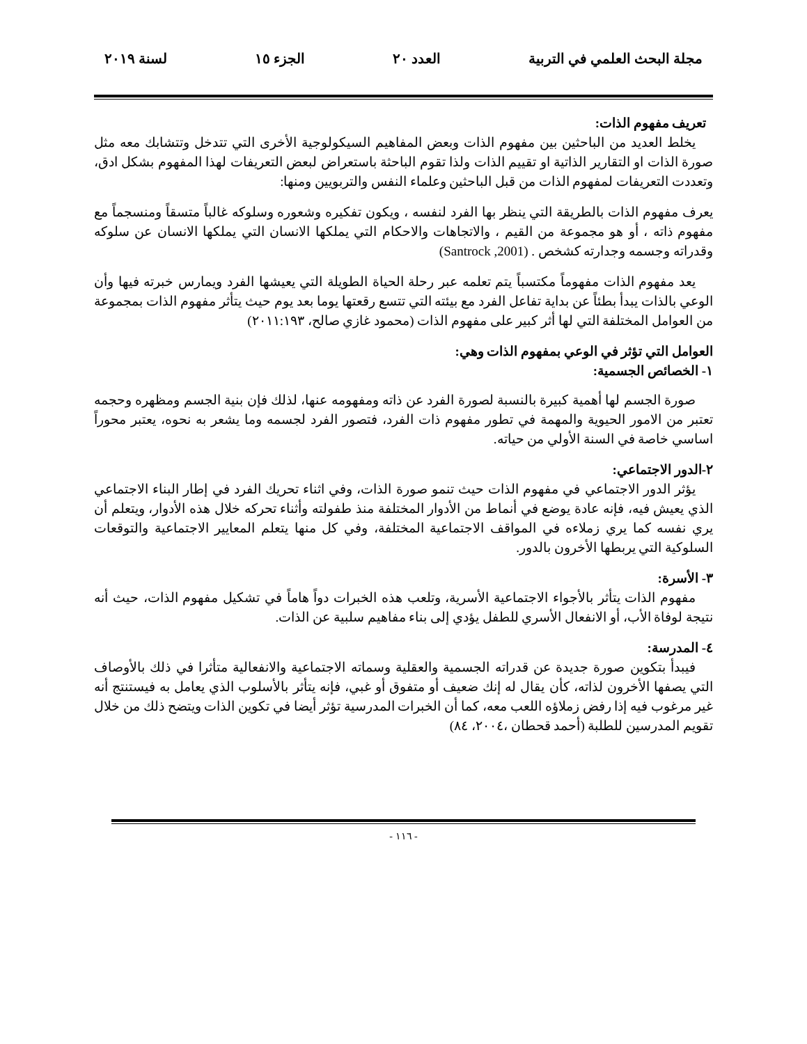مجلة البحث العلمي في التربية العدد ٢٠ الجزء ١٥ لسنة ٢٠١٩
تعريف مفهوم الذات:
يخلط العديد من الباحثين بين مفهوم الذات وبعض المفاهيم السيكولوجية الأخرى التي تتدخل وتتشابك معه مثل صورة الذات او التقارير الذاتية او تقييم الذات ولذا تقوم الباحثة باستعراض لبعض التعريفات لهذا المفهوم بشكل ادق، وتعددت التعريفات لمفهوم الذات من قبل الباحثين وعلماء النفس والتربويين ومنها:
يعرف مفهوم الذات بالطريقة التي ينظر بها الفرد لنفسه ، ويكون تفكيره وشعوره وسلوكه غالباً متسقاً ومنسجماً مع مفهوم ذاته ، أو هو مجموعة من القيم ، والاتجاهات والاحكام التي يملكها الانسان التي يملكها الانسان عن سلوكه وقدراته وجسمه وجدارته كشخص . (Santrock ,2001)
يعد مفهوم الذات مفهوماً مكتسباً يتم تعلمه عبر رحلة الحياة الطويلة التي يعيشها الفرد ويمارس خبرته فيها وأن الوعي بالذات يبدأ بطئاً عن بداية تفاعل الفرد مع بيئته التي تتسع رقعتها يوما بعد يوم حيث يتأثر مفهوم الذات بمجموعة من العوامل المختلفة التي لها أثر كبير على مفهوم الذات (محمود غازي صالح، ٢٠١١:١٩٣)
العوامل التي تؤثر في الوعي بمفهوم الذات وهي:
١- الخصائص الجسمية:
صورة الجسم لها أهمية كبيرة بالنسبة لصورة الفرد عن ذاته ومفهومه عنها، لذلك فإن بنية الجسم ومظهره وحجمه تعتبر من الامور الحيوية والمهمة في تطور مفهوم ذات الفرد، فتصور الفرد لجسمه وما يشعر به نحوه، يعتبر محوراً اساسي خاصة في السنة الأولي من حياته.
٢-الدور الاجتماعي:
يؤثر الدور الاجتماعي في مفهوم الذات حيث تنمو صورة الذات، وفي اثناء تحريك الفرد في إطار البناء الاجتماعي الذي يعيش فيه، فإنه عادة يوضع في أنماط من الأدوار المختلفة منذ طفولته وأثناء تحركه خلال هذه الأدوار، ويتعلم أن يري نفسه كما يري زملاءه في المواقف الاجتماعية المختلفة، وفي كل منها يتعلم المعايير الاجتماعية والتوقعات السلوكية التي يربطها الأخرون بالدور.
٣- الأسرة:
مفهوم الذات يتأثر بالأجواء الاجتماعية الأسرية، وتلعب هذه الخبرات دواً هاماً في تشكيل مفهوم الذات، حيث أنه نتيجة لوفاة الأب، أو الانفعال الأسري للطفل يؤدي إلى بناء مفاهيم سلبية عن الذات.
٤- المدرسة:
فيبدأ بتكوين صورة جديدة عن قدراته الجسمية والعقلية وسماته الاجتماعية والانفعالية متأثرا في ذلك بالأوصاف التي يصفها الأخرون لذاته، كأن يقال له إنك ضعيف أو متفوق أو غبي، فإنه يتأثر بالأسلوب الذي يعامل به فيستنتج أنه غير مرغوب فيه إذا رفض زملاؤه اللعب معه، كما أن الخبرات المدرسية تؤثر أيضا في تكوين الذات ويتضح ذلك من خلال تقويم المدرسين للطلبة (أحمد قحطان ،٢٠٠٤، ٨٤)
- ١١٦ -